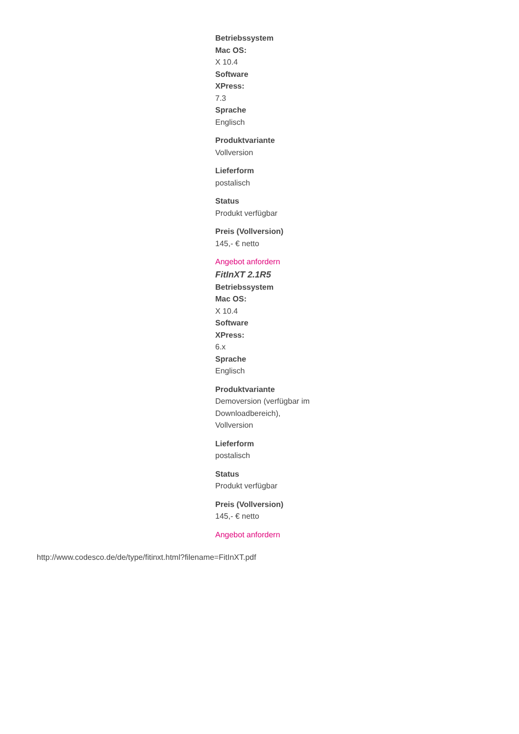Betriebssystem
Mac OS:
X 10.4
Software
XPress:
7.3
Sprache
Englisch
Produktvariante
Vollversion
Lieferform
postalisch
Status
Produkt verfügbar
Preis (Vollversion)
145,- € netto
Angebot anfordern
FitInXT 2.1R5
Betriebssystem
Mac OS:
X 10.4
Software
XPress:
6.x
Sprache
Englisch
Produktvariante
Demoversion (verfügbar im Downloadbereich), Vollversion
Lieferform
postalisch
Status
Produkt verfügbar
Preis (Vollversion)
145,- € netto
Angebot anfordern
http://www.codesco.de/de/type/fitinxt.html?filename=FitInXT.pdf